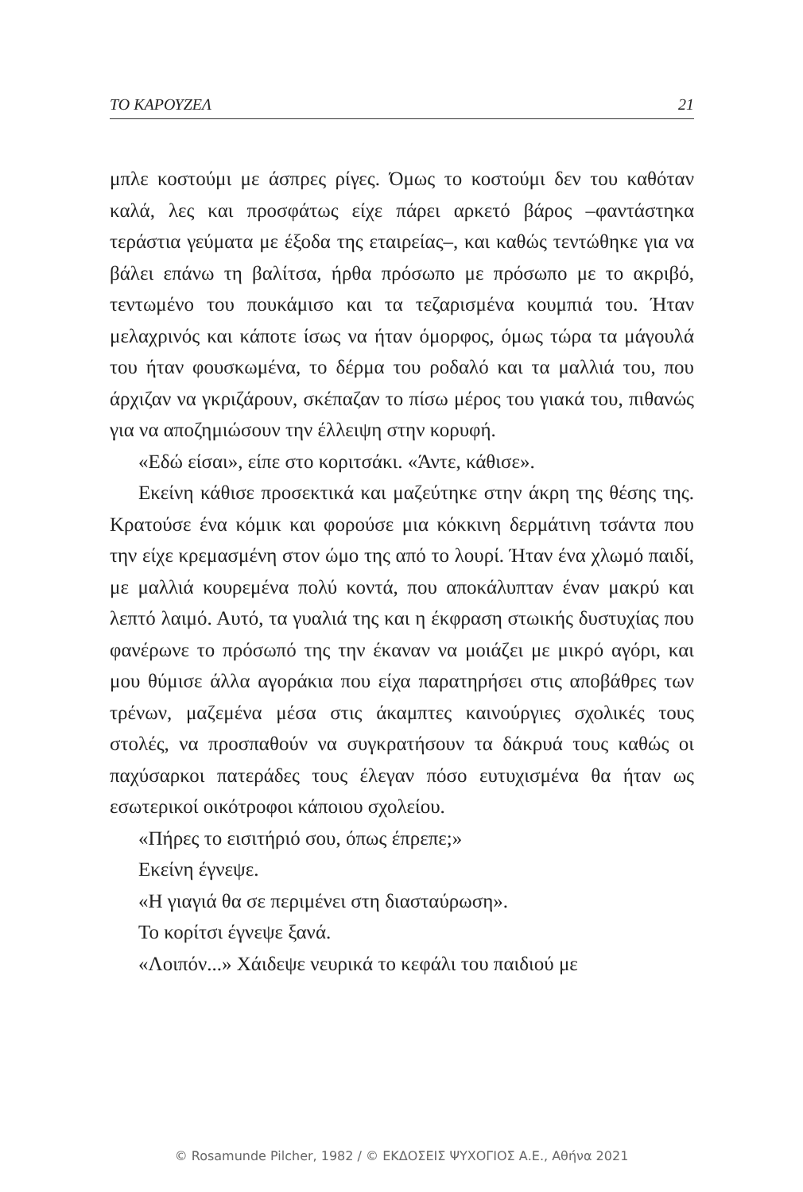ΤΟ ΚΑΡΟΥΖΕΛ 21
μπλε κοστούμι με άσπρες ρίγες. Όμως το κοστούμι δεν του καθόταν καλά, λες και προσφάτως είχε πάρει αρκετό βάρος –φαντάστηκα τεράστια γεύματα με έξοδα της εταιρείας–, και καθώς τεντώθηκε για να βάλει επάνω τη βαλίτσα, ήρθα πρόσωπο με πρόσωπο με το ακριβό, τεντωμένο του πουκάμισο και τα τεζαρισμένα κουμπιά του. Ήταν μελαχρινός και κάποτε ίσως να ήταν όμορφος, όμως τώρα τα μάγουλά του ήταν φουσκωμένα, το δέρμα του ροδαλό και τα μαλλιά του, που άρχιζαν να γκριζάρουν, σκέπαζαν το πίσω μέρος του γιακά του, πιθανώς για να αποζημιώσουν την έλλειψη στην κορυφή.
«Εδώ είσαι», είπε στο κοριτσάκι. «Άντε, κάθισε».
Εκείνη κάθισε προσεκτικά και μαζεύτηκε στην άκρη της θέσης της. Κρατούσε ένα κόμικ και φορούσε μια κόκκινη δερμάτινη τσάντα που την είχε κρεμασμένη στον ώμο της από το λουρί. Ήταν ένα χλωμό παιδί, με μαλλιά κουρεμένα πολύ κοντά, που αποκάλυπταν έναν μακρύ και λεπτό λαιμό. Αυτό, τα γυαλιά της και η έκφραση στωικής δυστυχίας που φανέρωνε το πρόσωπό της την έκαναν να μοιάζει με μικρό αγόρι, και μου θύμισε άλλα αγοράκια που είχα παρατηρήσει στις αποβάθρες των τρένων, μαζεμένα μέσα στις άκαμπτες καινούργιες σχολικές τους στολές, να προσπαθούν να συγκρατήσουν τα δάκρυά τους καθώς οι παχύσαρκοι πατεράδες τους έλεγαν πόσο ευτυχισμένα θα ήταν ως εσωτερικοί οικότροφοι κάποιου σχολείου.
«Πήρες το εισιτήριό σου, όπως έπρεπε;»
Εκείνη έγνεψε.
«Η γιαγιά θα σε περιμένει στη διασταύρωση».
Το κορίτσι έγνεψε ξανά.
«Λοιπόν...» Χάιδεψε νευρικά το κεφάλι του παιδιού με
© Rosamunde Pilcher, 1982 / © ΕΚΔΟΣΕΙΣ ΨΥΧΟΓΙΟΣ Α.Ε., Αθήνα 2021